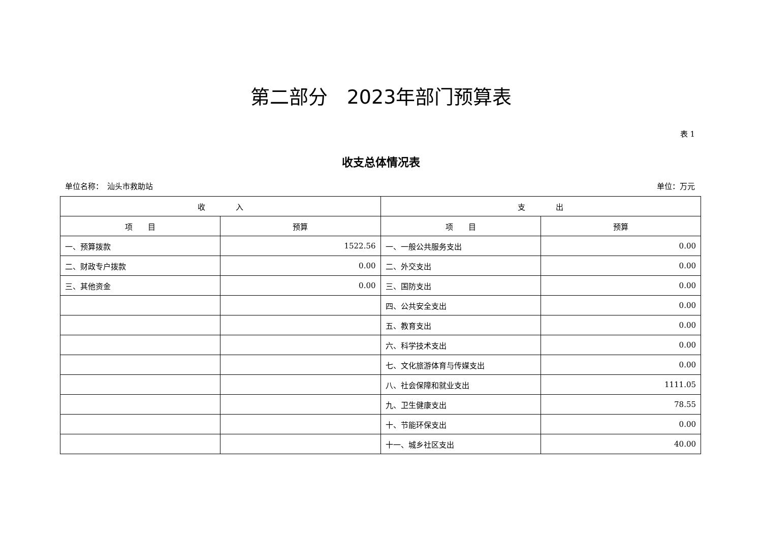第二部分　2023年部门预算表
表 1
收支总体情况表
单位名称：　汕头市救助站 单位：万元
| 收 入 | | 支 出 | |
| --- | --- | --- | --- |
| 项 目 | 预算 | 项 目 | 预算 |
| 一、预算拨款 | 1522.56 | 一、一般公共服务支出 | 0.00 |
| 二、财政专户拨款 | 0.00 | 二、外交支出 | 0.00 |
| 三、其他资金 | 0.00 | 三、国防支出 | 0.00 |
| | | 四、公共安全支出 | 0.00 |
| | | 五、教育支出 | 0.00 |
| | | 六、科学技术支出 | 0.00 |
| | | 七、文化旅游体育与传媒支出 | 0.00 |
| | | 八、社会保障和就业支出 | 1111.05 |
| | | 九、卫生健康支出 | 78.55 |
| | | 十、节能环保支出 | 0.00 |
| | | 十一、城乡社区支出 | 40.00 |